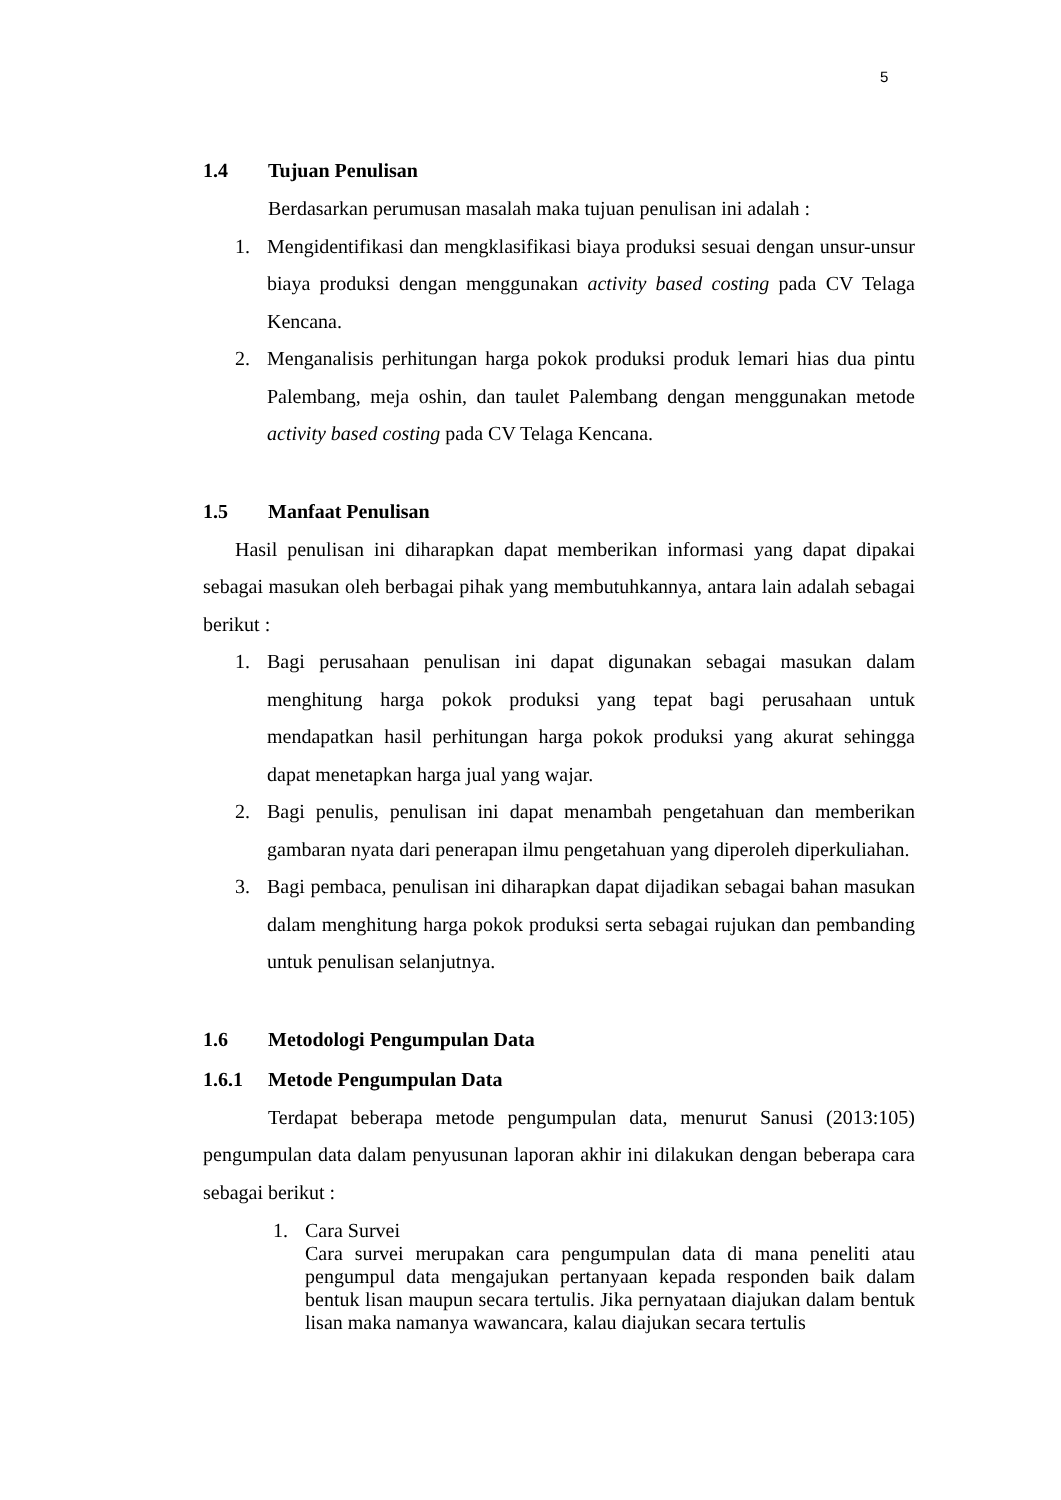5
1.4 Tujuan Penulisan
Berdasarkan perumusan masalah maka tujuan penulisan ini adalah :
1. Mengidentifikasi dan mengklasifikasi biaya produksi sesuai dengan unsur-unsur biaya produksi dengan menggunakan activity based costing pada CV Telaga Kencana.
2. Menganalisis perhitungan harga pokok produksi produk lemari hias dua pintu Palembang, meja oshin, dan taulet Palembang dengan menggunakan metode activity based costing pada CV Telaga Kencana.
1.5 Manfaat Penulisan
Hasil penulisan ini diharapkan dapat memberikan informasi yang dapat dipakai sebagai masukan oleh berbagai pihak yang membutuhkannya, antara lain adalah sebagai berikut :
1. Bagi perusahaan penulisan ini dapat digunakan sebagai masukan dalam menghitung harga pokok produksi yang tepat bagi perusahaan untuk mendapatkan hasil perhitungan harga pokok produksi yang akurat sehingga dapat menetapkan harga jual yang wajar.
2. Bagi penulis, penulisan ini dapat menambah pengetahuan dan memberikan gambaran nyata dari penerapan ilmu pengetahuan yang diperoleh diperkuliahan.
3. Bagi pembaca, penulisan ini diharapkan dapat dijadikan sebagai bahan masukan dalam menghitung harga pokok produksi serta sebagai rujukan dan pembanding untuk penulisan selanjutnya.
1.6 Metodologi Pengumpulan Data
1.6.1 Metode Pengumpulan Data
Terdapat beberapa metode pengumpulan data, menurut Sanusi (2013:105) pengumpulan data dalam penyusunan laporan akhir ini dilakukan dengan beberapa cara sebagai berikut :
1. Cara Survei
Cara survei merupakan cara pengumpulan data di mana peneliti atau pengumpul data mengajukan pertanyaan kepada responden baik dalam bentuk lisan maupun secara tertulis. Jika pernyataan diajukan dalam bentuk lisan maka namanya wawancara, kalau diajukan secara tertulis